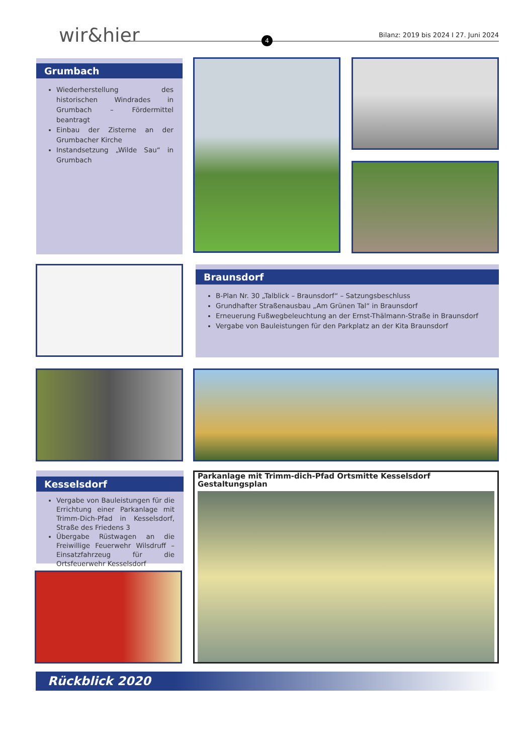wir&hier 4
Bilanz: 2019 bis 2024 I 27. Juni 2024
Grumbach
Wiederherstellung des historischen Windrades in Grumbach – Fördermittel beantragt
Einbau der Zisterne an der Grumbacher Kirche
Instandsetzung „Wilde Sau“ in Grumbach
Braunsdorf
B-Plan Nr. 30 „Talblick – Braunsdorf“ – Satzungsbeschluss
Grundhafter Straßenausbau „Am Grünen Tal“ in Braunsdorf
Erneuerung Fußwegbeleuchtung an der Ernst-Thälmann-Straße in Braunsdorf
Vergabe von Bauleistungen für den Parkplatz an der Kita Braunsdorf
Kesselsdorf
Vergabe von Bauleistungen für die Errichtung einer Parkanlage mit Trimm-Dich-Pfad in Kesselsdorf, Straße des Friedens 3
Übergabe Rüstwagen an die Freiwillige Feuerwehr Wilsdruff – Einsatzfahrzeug für die Ortsfeuerwehr Kesselsdorf
Parkanlage mit Trimm-dich-Pfad Ortsmitte Kesselsdorf
Gestaltungsplan
Rückblick 2020